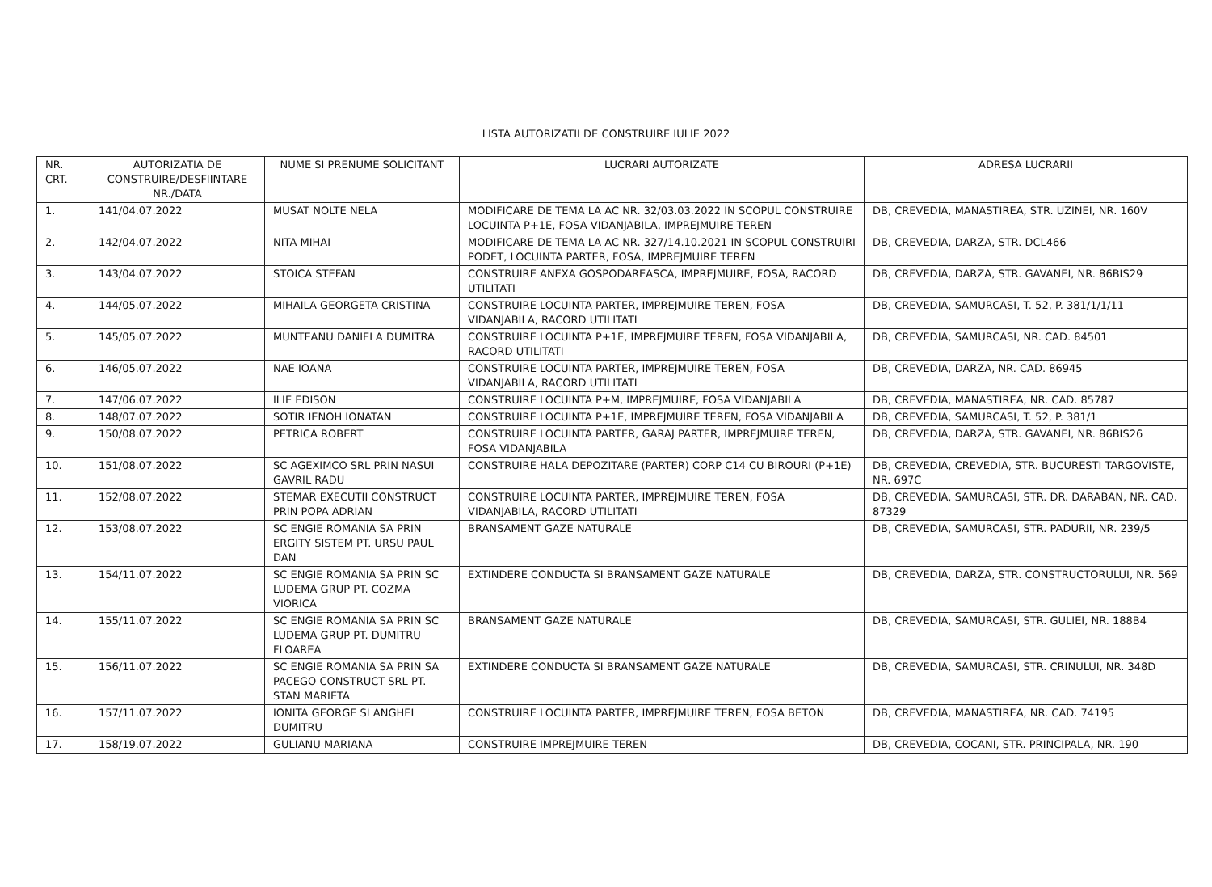LISTA AUTORIZATII DE CONSTRUIRE IULIE 2022
| NR. CRT. | AUTORIZATIA DE CONSTRUIRE/DESFIINTARE NR./DATA | NUME SI PRENUME SOLICITANT | LUCRARI AUTORIZATE | ADRESA LUCRARII |
| --- | --- | --- | --- | --- |
| 1. | 141/04.07.2022 | MUSAT NOLTE NELA | MODIFICARE DE TEMA LA AC NR. 32/03.03.2022 IN SCOPUL CONSTRUIRE LOCUINTA P+1E, FOSA VIDANJABILA, IMPREJMUIRE TEREN | DB, CREVEDIA, MANASTIREA, STR. UZINEI, NR. 160V |
| 2. | 142/04.07.2022 | NITA MIHAI | MODIFICARE DE TEMA LA AC NR. 327/14.10.2021 IN SCOPUL CONSTRUIRI PODET, LOCUINTA PARTER, FOSA, IMPREJMUIRE TEREN | DB, CREVEDIA, DARZA, STR. DCL466 |
| 3. | 143/04.07.2022 | STOICA STEFAN | CONSTRUIRE ANEXA GOSPODAREASCA, IMPREJMUIRE, FOSA, RACORD UTILITATI | DB, CREVEDIA, DARZA, STR. GAVANEI, NR. 86BIS29 |
| 4. | 144/05.07.2022 | MIHAILA GEORGETA CRISTINA | CONSTRUIRE LOCUINTA PARTER, IMPREJMUIRE TEREN, FOSA VIDANJABILA, RACORD UTILITATI | DB, CREVEDIA, SAMURCASI, T. 52, P. 381/1/1/11 |
| 5. | 145/05.07.2022 | MUNTEANU DANIELA DUMITRA | CONSTRUIRE LOCUINTA P+1E, IMPREJMUIRE TEREN, FOSA VIDANJABILA, RACORD UTILITATI | DB, CREVEDIA, SAMURCASI, NR. CAD. 84501 |
| 6. | 146/05.07.2022 | NAE IOANA | CONSTRUIRE LOCUINTA PARTER, IMPREJMUIRE TEREN, FOSA VIDANJABILA, RACORD UTILITATI | DB, CREVEDIA, DARZA, NR. CAD. 86945 |
| 7. | 147/06.07.2022 | ILIE EDISON | CONSTRUIRE LOCUINTA P+M, IMPREJMUIRE, FOSA VIDANJABILA | DB, CREVEDIA, MANASTIREA, NR. CAD. 85787 |
| 8. | 148/07.07.2022 | SOTIR IENOH IONATAN | CONSTRUIRE LOCUINTA P+1E, IMPREJMUIRE TEREN, FOSA VIDANJABILA | DB, CREVEDIA, SAMURCASI, T. 52, P. 381/1 |
| 9. | 150/08.07.2022 | PETRICA ROBERT | CONSTRUIRE LOCUINTA PARTER, GARAJ PARTER, IMPREJMUIRE TEREN, FOSA VIDANJABILA | DB, CREVEDIA, DARZA, STR. GAVANEI, NR. 86BIS26 |
| 10. | 151/08.07.2022 | SC AGEXIMCO SRL PRIN NASUI GAVRIL RADU | CONSTRUIRE HALA DEPOZITARE (PARTER) CORP C14 CU BIROURI (P+1E) | DB, CREVEDIA, CREVEDIA, STR. BUCURESTI TARGOVISTE, NR. 697C |
| 11. | 152/08.07.2022 | STEMAR EXECUTII CONSTRUCT PRIN POPA ADRIAN | CONSTRUIRE LOCUINTA PARTER, IMPREJMUIRE TEREN, FOSA VIDANJABILA, RACORD UTILITATI | DB, CREVEDIA, SAMURCASI, STR. DR. DARABAN, NR. CAD. 87329 |
| 12. | 153/08.07.2022 | SC ENGIE ROMANIA SA PRIN ERGITY SISTEM PT. URSU PAUL DAN | BRANSAMENT GAZE NATURALE | DB, CREVEDIA, SAMURCASI, STR. PADURII, NR. 239/5 |
| 13. | 154/11.07.2022 | SC ENGIE ROMANIA SA PRIN SC LUDEMA GRUP PT. COZMA VIORICA | EXTINDERE CONDUCTA SI BRANSAMENT GAZE NATURALE | DB, CREVEDIA, DARZA, STR. CONSTRUCTORULUI, NR. 569 |
| 14. | 155/11.07.2022 | SC ENGIE ROMANIA SA PRIN SC LUDEMA GRUP PT. DUMITRU FLOAREA | BRANSAMENT GAZE NATURALE | DB, CREVEDIA, SAMURCASI, STR. GULIEI, NR. 188B4 |
| 15. | 156/11.07.2022 | SC ENGIE ROMANIA SA PRIN SA PACEGO CONSTRUCT SRL PT. STAN MARIETA | EXTINDERE CONDUCTA SI BRANSAMENT GAZE NATURALE | DB, CREVEDIA, SAMURCASI, STR. CRINULUI, NR. 348D |
| 16. | 157/11.07.2022 | IONITA GEORGE SI ANGHEL DUMITRU | CONSTRUIRE LOCUINTA PARTER, IMPREJMUIRE TEREN, FOSA BETON | DB, CREVEDIA, MANASTIREA, NR. CAD. 74195 |
| 17. | 158/19.07.2022 | GULIANU MARIANA | CONSTRUIRE IMPREJMUIRE TEREN | DB, CREVEDIA, COCANI, STR. PRINCIPALA, NR. 190 |